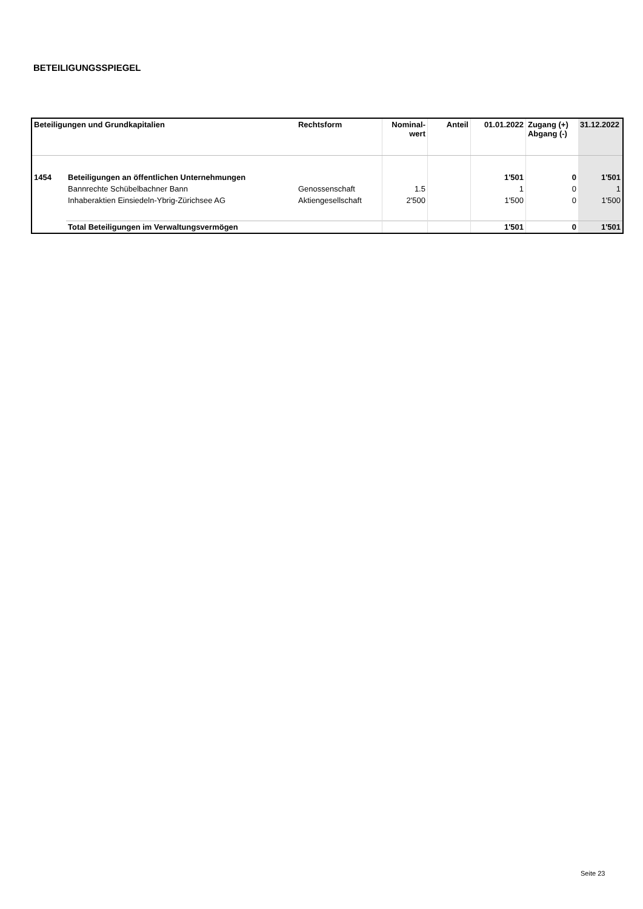BETEILIGUNGSSPIEGEL
| Beteiligungen und Grundkapitalien | | Rechtsform | Nominal- wert | Anteil | 01.01.2022 | Zugang (+) Abgang (-) | 31.12.2022 |
| --- | --- | --- | --- | --- | --- | --- | --- |
| 1454 | Beteiligungen an öffentlichen Unternehmungen | | | | 1'501 | 0 | 1'501 |
| | Bannrechte Schübelbachner Bann | Genossenschaft | 1.5 | | 1 | 0 | 1 |
| | Inhaberaktien Einsiedeln-Ybrig-Zürichsee AG | Aktiengesellschaft | 2'500 | | 1'500 | 0 | 1'500 |
| | Total Beteiligungen im Verwaltungsvermögen | | | | 1'501 | 0 | 1'501 |
Seite 23